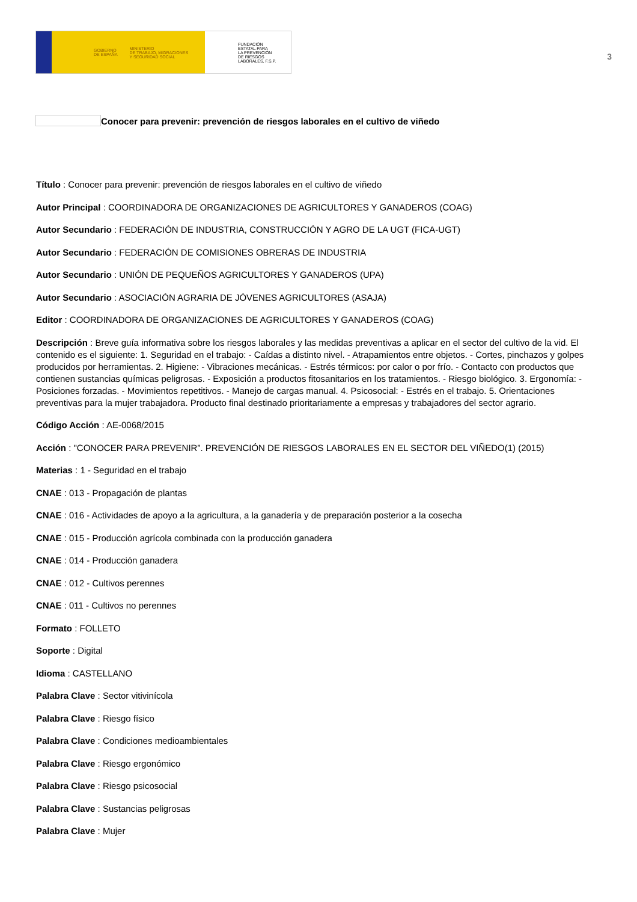GOBIERNO
DE ESPAÑA MINISTERIO
DE TRABAJO, MIGRACIONES
Y SEGURIDAD SOCIAL
FUNDACIÓN
ESTATAL PARA
LA PREVENCIÓN
DE RIESGOS
LABORALES, F.S.P.
3
Conocer para prevenir: prevención de riesgos laborales en el cultivo de viñedo
Título : Conocer para prevenir: prevención de riesgos laborales en el cultivo de viñedo
Autor Principal : COORDINADORA DE ORGANIZACIONES DE AGRICULTORES Y GANADEROS (COAG)
Autor Secundario : FEDERACIÓN DE INDUSTRIA, CONSTRUCCIÓN Y AGRO DE LA UGT (FICA-UGT)
Autor Secundario : FEDERACIÓN DE COMISIONES OBRERAS DE INDUSTRIA
Autor Secundario : UNIÓN DE PEQUEÑOS AGRICULTORES Y GANADEROS (UPA)
Autor Secundario : ASOCIACIÓN AGRARIA DE JÓVENES AGRICULTORES (ASAJA)
Editor : COORDINADORA DE ORGANIZACIONES DE AGRICULTORES Y GANADEROS (COAG)
Descripción : Breve guía informativa sobre los riesgos laborales y las medidas preventivas a aplicar en el sector del cultivo de la vid. El contenido es el siguiente: 1. Seguridad en el trabajo: - Caídas a distinto nivel. - Atrapamientos entre objetos. - Cortes, pinchazos y golpes producidos por herramientas. 2. Higiene: - Vibraciones mecánicas. - Estrés térmicos: por calor o por frío. - Contacto con productos que contienen sustancias químicas peligrosas. - Exposición a productos fitosanitarios en los tratamientos. - Riesgo biológico. 3. Ergonomía: - Posiciones forzadas. - Movimientos repetitivos. - Manejo de cargas manual. 4. Psicosocial: - Estrés en el trabajo. 5. Orientaciones preventivas para la mujer trabajadora. Producto final destinado prioritariamente a empresas y trabajadores del sector agrario.
Código Acción : AE-0068/2015
Acción : "CONOCER PARA PREVENIR”. PREVENCIÓN DE RIESGOS LABORALES EN EL SECTOR DEL VIÑEDO(1) (2015)
Materias : 1 - Seguridad en el trabajo
CNAE : 013 - Propagación de plantas
CNAE : 016 - Actividades de apoyo a la agricultura, a la ganadería y de preparación posterior a la cosecha
CNAE : 015 - Producción agrícola combinada con la producción ganadera
CNAE : 014 - Producción ganadera
CNAE : 012 - Cultivos perennes
CNAE : 011 - Cultivos no perennes
Formato : FOLLETO
Soporte : Digital
Idioma : CASTELLANO
Palabra Clave : Sector vitivinícola
Palabra Clave : Riesgo físico
Palabra Clave : Condiciones medioambientales
Palabra Clave : Riesgo ergonómico
Palabra Clave : Riesgo psicosocial
Palabra Clave : Sustancias peligrosas
Palabra Clave : Mujer